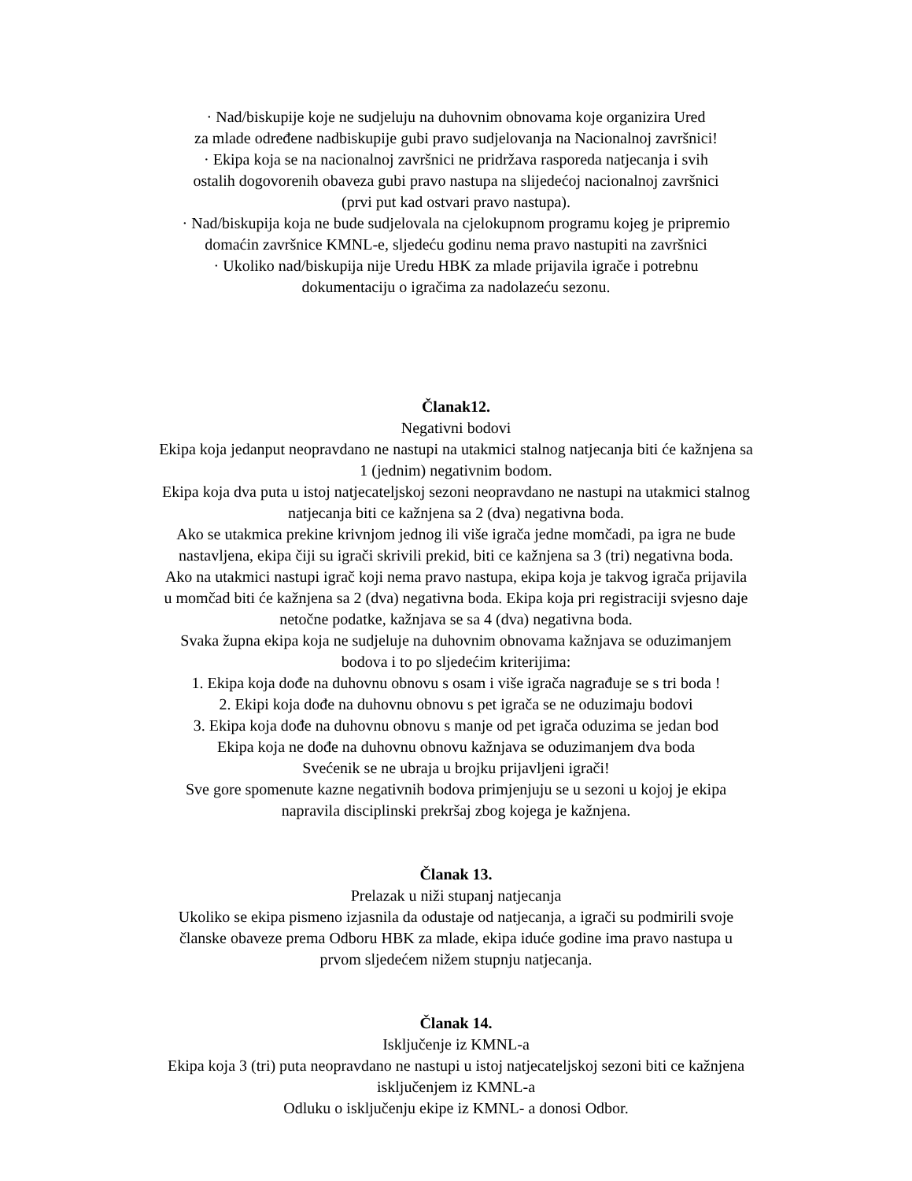· Nad/biskupije koje ne sudjeluju na duhovnim obnovama koje organizira Ured
za mlade određene nadbiskupije gubi pravo sudjelovanja na Nacionalnoj završnici!
· Ekipa koja se na nacionalnoj završnici ne pridržava rasporeda natjecanja i svih
ostalih dogovorenih obaveza gubi pravo nastupa na slijedećoj nacionalnoj završnici
(prvi put kad ostvari pravo nastupa).
· Nad/biskupija koja ne bude sudjelovala na cjelokupnom programu kojeg je pripremio
domaćin završnice KMNL-e, sljedeću godinu nema pravo nastupiti na završnici
· Ukoliko nad/biskupija nije Uredu HBK za mlade prijavila igrače i potrebnu
dokumentaciju o igračima za nadolazeću sezonu.
Članak12.
Negativni bodovi
Ekipa koja jedanput neopravdano ne nastupi na utakmici stalnog natjecanja biti će kažnjena sa
1 (jednim) negativnim bodom.
Ekipa koja dva puta u istoj natjecateljskoj sezoni neopravdano ne nastupi na utakmici stalnog
natjecanja biti ce kažnjena sa 2 (dva) negativna boda.
Ako se utakmica prekine krivnjom jednog ili više igrača jedne momčadi, pa igra ne bude
nastavljena, ekipa čiji su igrači skrivili prekid, biti ce kažnjena sa 3 (tri) negativna boda.
Ako na utakmici nastupi igrač koji nema pravo nastupa, ekipa koja je takvog igrača prijavila
u momčad biti će kažnjena sa 2 (dva) negativna boda. Ekipa koja pri registraciji svjesno daje
netočne podatke, kažnjava se sa 4 (dva) negativna boda.
Svaka župna ekipa koja ne sudjeluje na duhovnim obnovama kažnjava se oduzimanjem
bodova i to po sljedećim kriterijima:
1. Ekipa koja dođe na duhovnu obnovu s osam i više igrača nagrađuje se s tri boda !
2. Ekipi koja dođe na duhovnu obnovu s pet igrača se ne oduzimaju bodovi
3. Ekipa koja dođe na duhovnu obnovu s manje od pet igrača oduzima se jedan bod
Ekipa koja ne dođe na duhovnu obnovu kažnjava se oduzimanjem dva boda
Svećenik se ne ubraja u brojku prijavljeni igrači!
Sve gore spomenute kazne negativnih bodova primjenjuju se u sezoni u kojoj je ekipa
napravila disciplinski prekršaj zbog kojega je kažnjena.
Članak 13.
Prelazak u niži stupanj natjecanja
Ukoliko se ekipa pismeno izjasnila da odustaje od natjecanja, a igrači su podmirili svoje
članske obaveze prema Odboru HBK za mlade, ekipa iduće godine ima pravo nastupa u
prvom sljedećem nižem stupnju natjecanja.
Članak 14.
Isključenje iz KMNL-a
Ekipa koja 3 (tri) puta neopravdano ne nastupi u istoj natjecateljskoj sezoni biti ce kažnjena
isključenjem iz KMNL-a
Odluku o isključenju ekipe iz KMNL- a donosi Odbor.